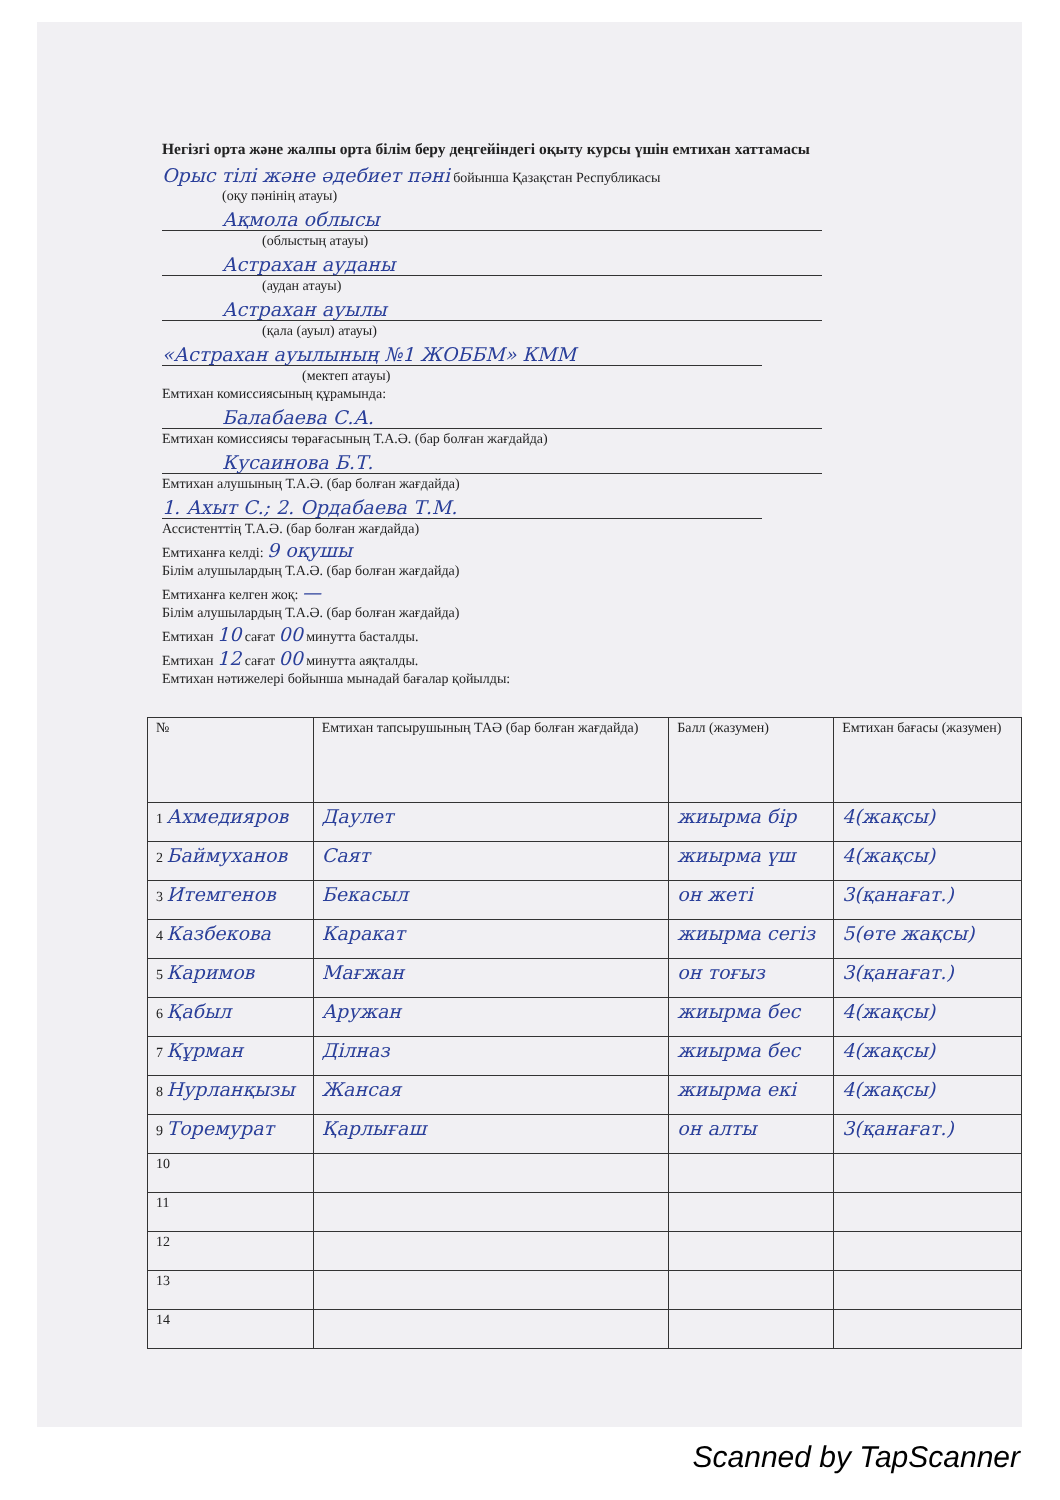Негізгі орта және жалпы орта білім беру деңгейіндегі оқыту курсы үшін емтихан хаттамасы
Орыс тілі және әдебиет пәні бойынша Қазақстан Республикасы
(оқу пәнінің атауы)
Ақмола облысы
(облыстың атауы)
Астрахан ауданы
(аудан атауы)
Астрахан ауылы
(қала (ауыл) атауы)
«Астрахан ауылының №1 ЖОББМ» КММ
(мектеп атауы)
Емтихан комиссиясының құрамында:
Балабаева С.А.
Емтихан комиссиясы төрағасының Т.А.Ә. (бар болған жағдайда)
Кусаинова Б.Т.
Емтихан алушының Т.А.Ә. (бар болған жағдайда)
1. Ахыт С.; 2. Ордабаева Т.М.
Ассистенттің Т.А.Ә. (бар болған жағдайда)
Емтиханға келді: 9 оқушы
Білім алушылардың Т.А.Ә. (бар болған жағдайда)
Емтиханға келген жоқ: —
Білім алушылардың Т.А.Ә. (бар болған жағдайда)
Емтихан 10 сағат 00 минутта басталды.
Емтихан 12 сағат 00 минутта аяқталды.
Емтихан нәтижелері бойынша мынадай бағалар қойылды:
| № | Емтихан тапсырушының ТАӘ (бар болған жағдайда) | Балл (жазумен) | Емтихан бағасы (жазумен) |
| --- | --- | --- | --- |
| 1 Ахмедияров | Даулет | жиырма бір | 4(жақсы) |
| 2 Баймуханов | Саят | жиырма үш | 4(жақсы) |
| 3 Итемгенов | Бекасыл | он жеті | 3(қанағат.) |
| 4 Казбекова | Каракат | жиырма сегіз | 5(өте жақсы) |
| 5 Каримов | Мағжан | он тоғыз | 3(қанағат.) |
| 6 Қабыл | Аружан | жиырма бес | 4(жақсы) |
| 7 Құрман | Ділназ | жиырма бес | 4(жақсы) |
| 8 Нурланқызы | Жансая | жиырма екі | 4(жақсы) |
| 9 Торемурат | Қарлығаш | он алты | 3(қанағат.) |
| 10 | | | |
| 11 | | | |
| 12 | | | |
| 13 | | | |
| 14 | | | |
Scanned by TapScanner